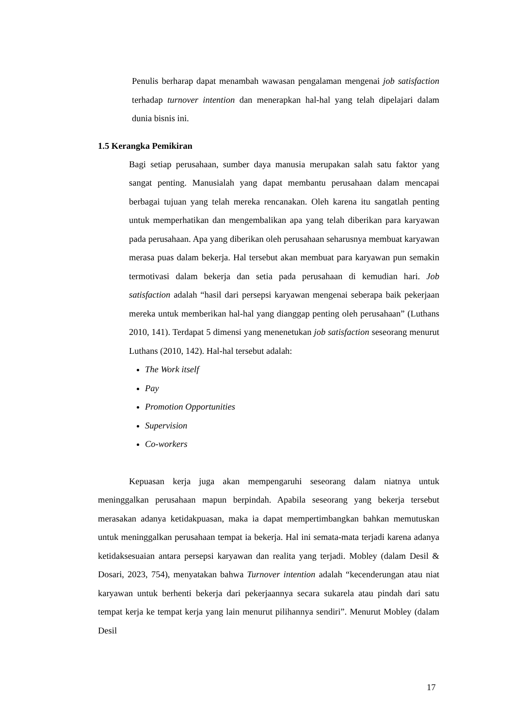Penulis berharap dapat menambah wawasan pengalaman mengenai job satisfaction terhadap turnover intention dan menerapkan hal-hal yang telah dipelajari dalam dunia bisnis ini.
1.5 Kerangka Pemikiran
Bagi setiap perusahaan, sumber daya manusia merupakan salah satu faktor yang sangat penting. Manusialah yang dapat membantu perusahaan dalam mencapai berbagai tujuan yang telah mereka rencanakan. Oleh karena itu sangatlah penting untuk memperhatikan dan mengembalikan apa yang telah diberikan para karyawan pada perusahaan. Apa yang diberikan oleh perusahaan seharusnya membuat karyawan merasa puas dalam bekerja. Hal tersebut akan membuat para karyawan pun semakin termotivasi dalam bekerja dan setia pada perusahaan di kemudian hari. Job satisfaction adalah “hasil dari persepsi karyawan mengenai seberapa baik pekerjaan mereka untuk memberikan hal-hal yang dianggap penting oleh perusahaan” (Luthans 2010, 141). Terdapat 5 dimensi yang menenetukan job satisfaction seseorang menurut Luthans (2010, 142). Hal-hal tersebut adalah:
The Work itself
Pay
Promotion Opportunities
Supervision
Co-workers
Kepuasan kerja juga akan mempengaruhi seseorang dalam niatnya untuk meninggalkan perusahaan mapun berpindah. Apabila seseorang yang bekerja tersebut merasakan adanya ketidakpuasan, maka ia dapat mempertimbangkan bahkan memutuskan untuk meninggalkan perusahaan tempat ia bekerja. Hal ini semata-mata terjadi karena adanya ketidaksesuaian antara persepsi karyawan dan realita yang terjadi. Mobley (dalam Desil & Dosari, 2023, 754), menyatakan bahwa Turnover intention adalah “kecenderungan atau niat karyawan untuk berhenti bekerja dari pekerjaannya secara sukarela atau pindah dari satu tempat kerja ke tempat kerja yang lain menurut pilihannya sendiri”. Menurut Mobley (dalam Desil
17